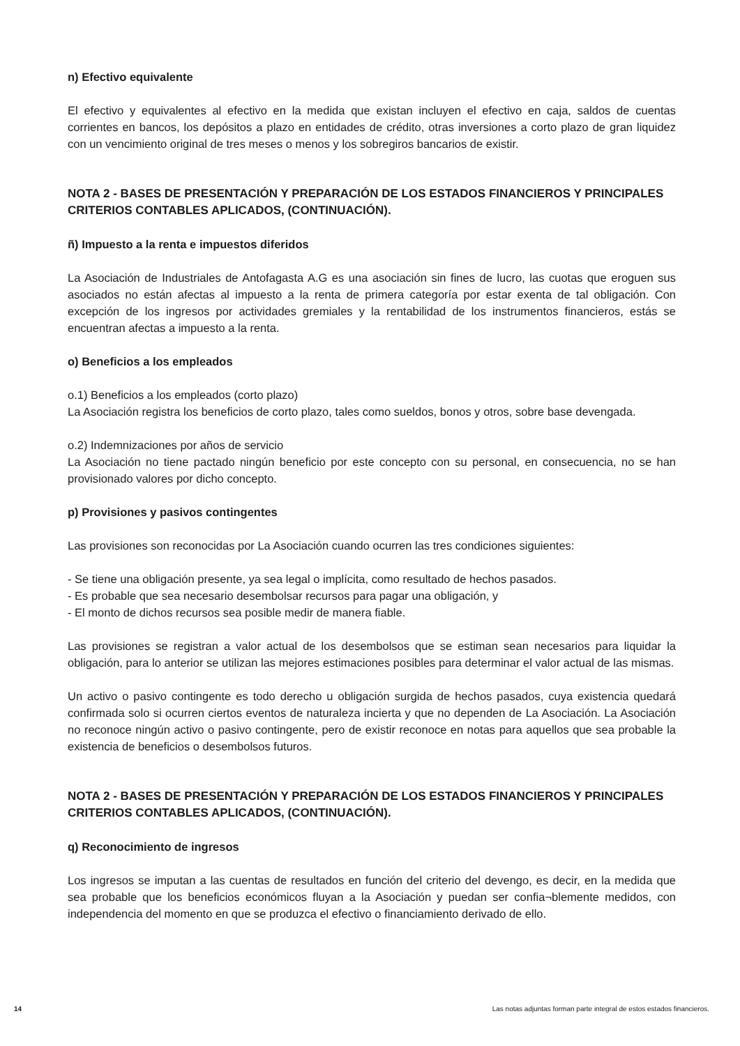n) Efectivo equivalente
El efectivo y equivalentes al efectivo en la medida que existan incluyen el efectivo en caja, saldos de cuentas corrientes en bancos, los depósitos a plazo en entidades de crédito, otras inversiones a corto plazo de gran liquidez con un vencimiento original de tres meses o menos y los sobregiros bancarios de existir.
NOTA 2 - BASES DE PRESENTACIÓN Y PREPARACIÓN DE LOS ESTADOS FINANCIEROS Y PRINCIPALES CRITERIOS CONTABLES APLICADOS, (CONTINUACIÓN).
ñ) Impuesto a la renta e impuestos diferidos
La Asociación de Industriales de Antofagasta A.G es una asociación sin fines de lucro, las cuotas que eroguen sus asociados no están afectas al impuesto a la renta de primera categoría por estar exenta de tal obligación. Con excepción de los ingresos por actividades gremiales y la rentabilidad de los instrumentos financieros, estás se encuentran afectas a impuesto a la renta.
o) Beneficios a los empleados
o.1) Beneficios a los empleados (corto plazo)
La Asociación registra los beneficios de corto plazo, tales como sueldos, bonos y otros, sobre base devengada.
o.2) Indemnizaciones por años de servicio
La Asociación no tiene pactado ningún beneficio por este concepto con su personal, en consecuencia, no se han provisionado valores por dicho concepto.
p) Provisiones y pasivos contingentes
Las provisiones son reconocidas por La Asociación cuando ocurren las tres condiciones siguientes:
- Se tiene una obligación presente, ya sea legal o implícita, como resultado de hechos pasados.
- Es probable que sea necesario desembolsar recursos para pagar una obligación, y
- El monto de dichos recursos sea posible medir de manera fiable.
Las provisiones se registran a valor actual de los desembolsos que se estiman sean necesarios para liquidar la obligación, para lo anterior se utilizan las mejores estimaciones posibles para determinar el valor actual de las mismas.
Un activo o pasivo contingente es todo derecho u obligación surgida de hechos pasados, cuya existencia quedará confirmada solo si ocurren ciertos eventos de naturaleza incierta y que no dependen de La Asociación. La Asociación no reconoce ningún activo o pasivo contingente, pero de existir reconoce en notas para aquellos que sea probable la existencia de beneficios o desembolsos futuros.
NOTA 2 - BASES DE PRESENTACIÓN Y PREPARACIÓN DE LOS ESTADOS FINANCIEROS Y PRINCIPALES CRITERIOS CONTABLES APLICADOS, (CONTINUACIÓN).
q) Reconocimiento de ingresos
Los ingresos se imputan a las cuentas de resultados en función del criterio del devengo, es decir, en la medida que sea probable que los beneficios económicos fluyan a la Asociación y puedan ser confia¬blemente medidos, con independencia del momento en que se produzca el efectivo o financiamiento derivado de ello.
14 Las notas adjuntas forman parte integral de estos estados financieros.